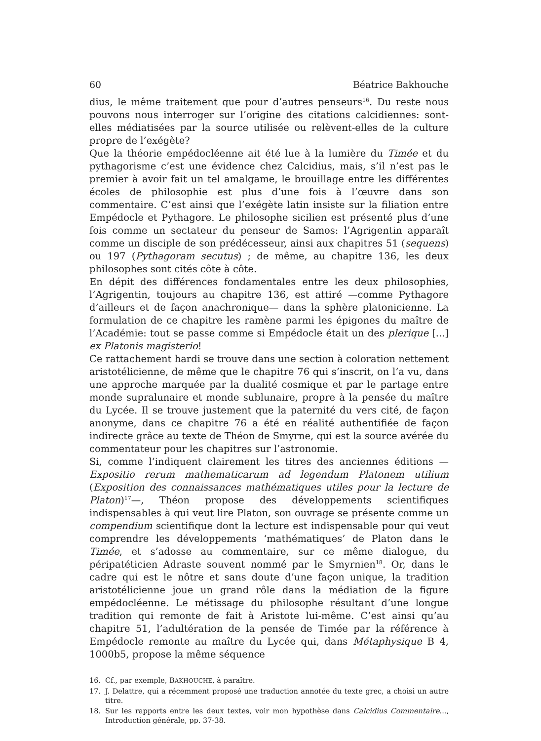60 Béatrice Bakhouche
dius, le même traitement que pour d’autres penseurs<sup>16</sup>. Du reste nous pouvons nous interroger sur l’origine des citations calcidiennes: sont-elles médiatisées par la source utilisée ou relèvent-elles de la culture propre de l’exégète?
Que la théorie empédocléenne ait été lue à la lumière du Timée et du pythagorisme c’est une évidence chez Calcidius, mais, s’il n’est pas le premier à avoir fait un tel amalgame, le brouillage entre les différentes écoles de philosophie est plus d’une fois à l’œuvre dans son commentaire. C’est ainsi que l’exégète latin insiste sur la filiation entre Empédocle et Pythagore. Le philosophe sicilien est présenté plus d’une fois comme un sectateur du penseur de Samos: l’Agrigentin apparaît comme un disciple de son prédécesseur, ainsi aux chapitres 51 (sequens) ou 197 (Pythagoram secutus) ; de même, au chapitre 136, les deux philosophes sont cités côte à côte.
En dépit des différences fondamentales entre les deux philosophies, l’Agrigentin, toujours au chapitre 136, est attiré —comme Pythagore d’ailleurs et de façon anachronique— dans la sphère platonicienne. La formulation de ce chapitre les ramène parmi les épigones du maître de l’Académie: tout se passe comme si Empédocle était un des plerique [...] ex Platonis magisterio!
Ce rattachement hardi se trouve dans une section à coloration nettement aristotélicienne, de même que le chapitre 76 qui s’inscrit, on l’a vu, dans une approche marquée par la dualité cosmique et par le partage entre monde supralunaire et monde sublunaire, propre à la pensée du maître du Lycée. Il se trouve justement que la paternité du vers cité, de façon anonyme, dans ce chapitre 76 a été en réalité authentifiée de façon indirecte grâce au texte de Théon de Smyrne, qui est la source avérée du commentateur pour les chapitres sur l’astronomie.
Si, comme l’indiquent clairement les titres des anciennes éditions —Expositio rerum mathematicarum ad legendum Platonem utilium (Exposition des connaissances mathématiques utiles pour la lecture de Platon)<sup>17</sup>—, Théon propose des développements scientifiques indispensables à qui veut lire Platon, son ouvrage se présente comme un compendium scientifique dont la lecture est indispensable pour qui veut comprendre les développements ‘mathématiques’ de Platon dans le Timée, et s’adosse au commentaire, sur ce même dialogue, du péripatéticien Adraste souvent nommé par le Smyrnien<sup>18</sup>. Or, dans le cadre qui est le nôtre et sans doute d’une façon unique, la tradition aristotélicienne joue un grand rôle dans la médiation de la figure empédocléenne. Le métissage du philosophe résultant d’une longue tradition qui remonte de fait à Aristote lui-même. C’est ainsi qu’au chapitre 51, l’adultération de la pensée de Timée par la référence à Empédocle remonte au maître du Lycée qui, dans Métaphysique B 4, 1000b5, propose la même séquence
16. Cf., par exemple, BAKHOUCHE, à paraître.
17. J. Delattre, qui a récemment proposé une traduction annotée du texte grec, a choisi un autre titre.
18. Sur les rapports entre les deux textes, voir mon hypothèse dans Calcidius Commentaire..., Introduction générale, pp. 37-38.